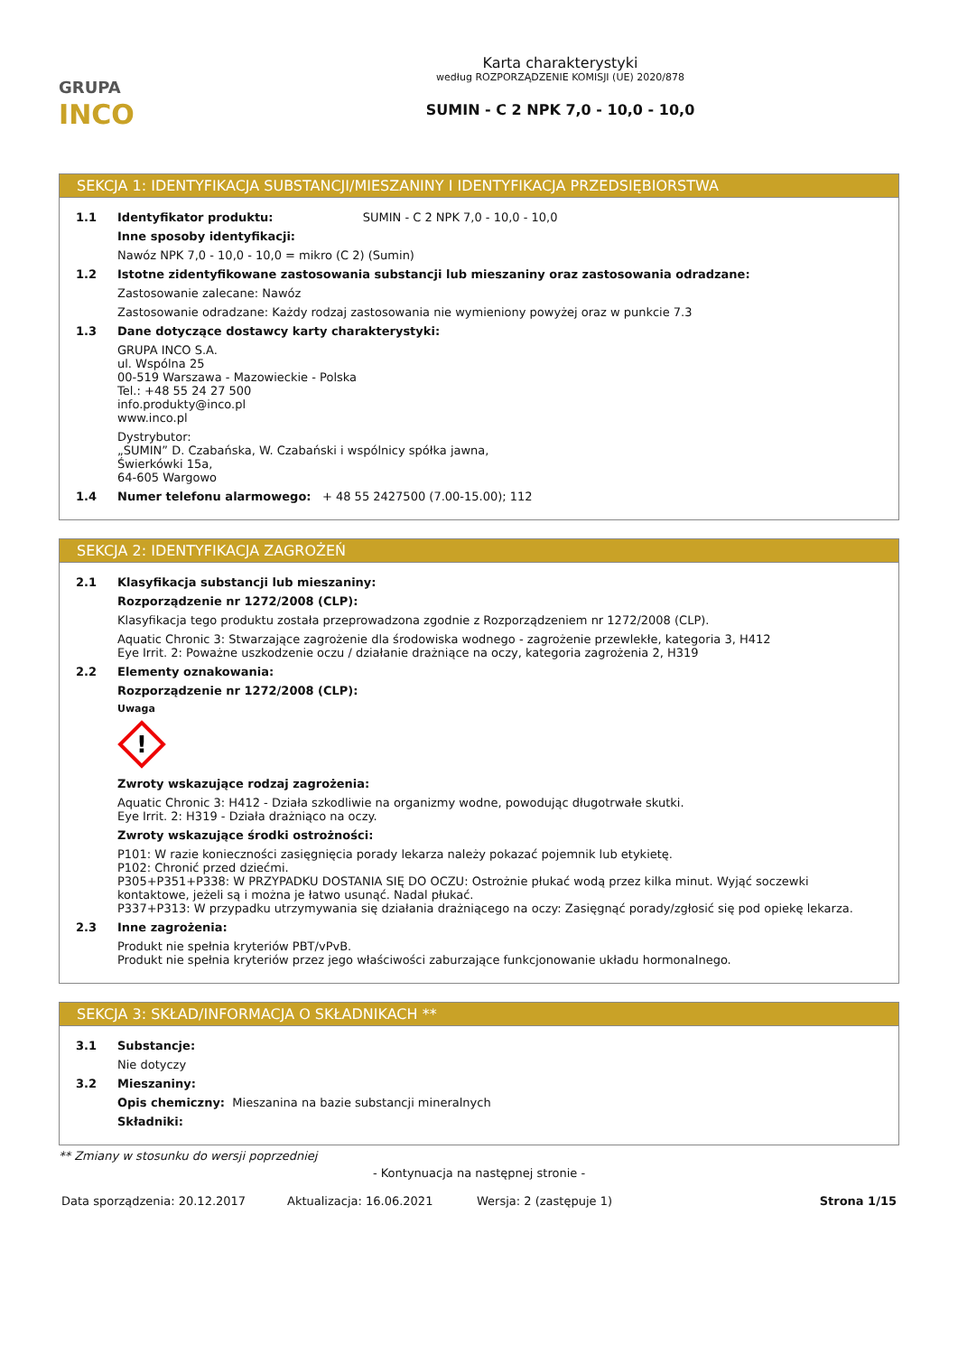GRUPA
INCO
Karta charakterystyki
według ROZPORZĄDZENIE KOMISJI (UE) 2020/878
SUMIN - C 2 NPK 7,0 - 10,0 - 10,0
SEKCJA 1: IDENTYFIKACJA SUBSTANCJI/MIESZANINY I IDENTYFIKACJA PRZEDSIĘBIORSTWA
1.1 Identyfikator produktu: SUMIN - C 2 NPK 7,0 - 10,0 - 10,0
Inne sposoby identyfikacji:
Nawóz NPK 7,0 - 10,0 - 10,0 = mikro (C 2) (Sumin)
1.2 Istotne zidentyfikowane zastosowania substancji lub mieszaniny oraz zastosowania odradzane:
Zastosowanie zalecane: Nawóz
Zastosowanie odradzane: Każdy rodzaj zastosowania nie wymieniony powyżej oraz w punkcie 7.3
1.3 Dane dotyczące dostawcy karty charakterystyki:
GRUPA INCO S.A.
ul. Wspólna 25
00-519 Warszawa - Mazowieckie - Polska
Tel.: +48 55 24 27 500
info.produkty@inco.pl
www.inco.pl
Dystrybutor:
„SUMIN” D. Czabańska, W. Czabański i wspólnicy spółka jawna,
Świerkówki 15a,
64-605 Wargowo
1.4 Numer telefonu alarmowego: + 48 55 2427500 (7.00-15.00); 112
SEKCJA 2: IDENTYFIKACJA ZAGROŻEŃ
2.1 Klasyfikacja substancji lub mieszaniny:
Rozporządzenie nr 1272/2008 (CLP):
Klasyfikacja tego produktu została przeprowadzona zgodnie z Rozporządzeniem nr 1272/2008 (CLP).
Aquatic Chronic 3: Stwarzające zagrożenie dla środowiska wodnego - zagrożenie przewlekłe, kategoria 3, H412
Eye Irrit. 2: Poważne uszkodzenie oczu / działanie drażniące na oczy, kategoria zagrożenia 2, H319
2.2 Elementy oznakowania:
Rozporządzenie nr 1272/2008 (CLP):
Uwaga
!
Zwroty wskazujące rodzaj zagrożenia:
Aquatic Chronic 3: H412 - Działa szkodliwie na organizmy wodne, powodując długotrwałe skutki.
Eye Irrit. 2: H319 - Działa drażniąco na oczy.
Zwroty wskazujące środki ostrożności:
P101: W razie konieczności zasięgnięcia porady lekarza należy pokazać pojemnik lub etykietę.
P102: Chronić przed dziećmi.
P305+P351+P338: W PRZYPADKU DOSTANIA SIĘ DO OCZU: Ostrożnie płukać wodą przez kilka minut. Wyjąć soczewki kontaktowe, jeżeli są i można je łatwo usunąć. Nadal płukać.
P337+P313: W przypadku utrzymywania się działania drażniącego na oczy: Zasięgnąć porady/zgłosić się pod opiekę lekarza.
2.3 Inne zagrożenia:
Produkt nie spełnia kryteriów PBT/vPvB.
Produkt nie spełnia kryteriów przez jego właściwości zaburzające funkcjonowanie układu hormonalnego.
SEKCJA 3: SKŁAD/INFORMACJA O SKŁADNIKACH **
3.1 Substancje:
Nie dotyczy
3.2 Mieszaniny:
Opis chemiczny: Mieszanina na bazie substancji mineralnych
Składniki:
** Zmiany w stosunku do wersji poprzedniej
- Kontynuacja na następnej stronie -
Data sporządzenia: 20.12.2017 Aktualizacja: 16.06.2021 Wersja: 2 (zastępuje 1) Strona 1/15